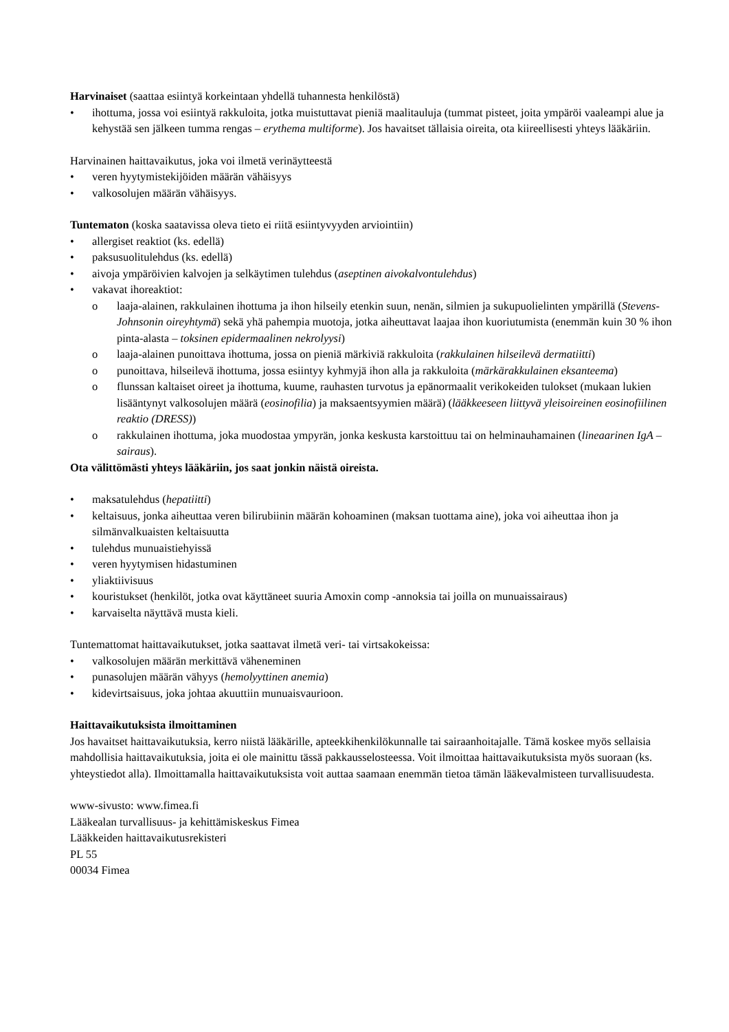Harvinaiset (saattaa esiintyä korkeintaan yhdellä tuhannesta henkilöstä)
ihottuma, jossa voi esiintyä rakkuloita, jotka muistuttavat pieniä maalitauluja (tummat pisteet, joita ympäröi vaaleampi alue ja kehystää sen jälkeen tumma rengas – erythema multiforme). Jos havaitset tällaisia oireita, ota kiireellisesti yhteys lääkäriin.
Harvinainen haittavaikutus, joka voi ilmetä verinäytteestä
veren hyytymistekijöiden määrän vähäisyys
valkosolujen määrän vähäisyys.
Tuntematon (koska saatavissa oleva tieto ei riitä esiintyvyyden arviointiin)
allergiset reaktiot (ks. edellä)
paksusuolitulehdus (ks. edellä)
aivoja ympäröivien kalvojen ja selkäytimen tulehdus (aseptinen aivokalvontulehdus)
vakavat ihoreaktiot:
laaja-alainen, rakkulainen ihottuma ja ihon hilseily etenkin suun, nenän, silmien ja sukupuolielinten ympärillä (Stevens-Johnsonin oireyhtymä) sekä yhä pahempia muotoja, jotka aiheuttavat laajaa ihon kuoriutumista (enemmän kuin 30 % ihon pinta-alasta – toksinen epidermaalinen nekrolyysi)
laaja-alainen punoittava ihottuma, jossa on pieniä märkiviä rakkuloita (rakkulainen hilseilevä dermatiitti)
punoittava, hilseilevä ihottuma, jossa esiintyy kyhmyjä ihon alla ja rakkuloita (märkärakkulainen eksanteema)
flunssan kaltaiset oireet ja ihottuma, kuume, rauhasten turvotus ja epänormaalit verikokeiden tulokset (mukaan lukien lisääntynyt valkosolujen määrä (eosinofilia) ja maksaentsyymien määrä) (lääkkeeseen liittyvä yleisoireinen eosinofiilinen reaktio (DRESS))
rakkulainen ihottuma, joka muodostaa ympyrän, jonka keskusta karstoittuu tai on helminauhamainen (lineaarinen IgA –sairaus).
Ota välittömästi yhteys lääkäriin, jos saat jonkin näistä oireista.
maksatulehdus (hepatiitti)
keltaisuus, jonka aiheuttaa veren bilirubiinin määrän kohoaminen (maksan tuottama aine), joka voi aiheuttaa ihon ja silmänvalkuaisten keltaisuutta
tulehdus munuaistiehyissä
veren hyytymisen hidastuminen
yliaktiivisuus
kouristukset (henkilöt, jotka ovat käyttäneet suuria Amoxin comp -annoksia tai joilla on munuaissairaus)
karvaiselta näyttävä musta kieli.
Tuntemattomat haittavaikutukset, jotka saattavat ilmetä veri- tai virtsakokeissa:
valkosolujen määrän merkittävä väheneminen
punasolujen määrän vähyys (hemolyyttinen anemia)
kidevirtsaisuus, joka johtaa akuuttiin munuaisvaurioon.
Haittavaikutuksista ilmoittaminen
Jos havaitset haittavaikutuksia, kerro niistä lääkärille, apteekkihenkilökunnalle tai sairaanhoitajalle. Tämä koskee myös sellaisia mahdollisia haittavaikutuksia, joita ei ole mainittu tässä pakkausselosteessa. Voit ilmoittaa haittavaikutuksista myös suoraan (ks. yhteystiedot alla). Ilmoittamalla haittavaikutuksista voit auttaa saamaan enemmän tietoa tämän lääkevalmisteen turvallisuudesta.
www-sivusto: www.fimea.fi
Lääkealan turvallisuus- ja kehittämiskeskus Fimea
Lääkkeiden haittavaikutusrekisteri
PL 55
00034 Fimea